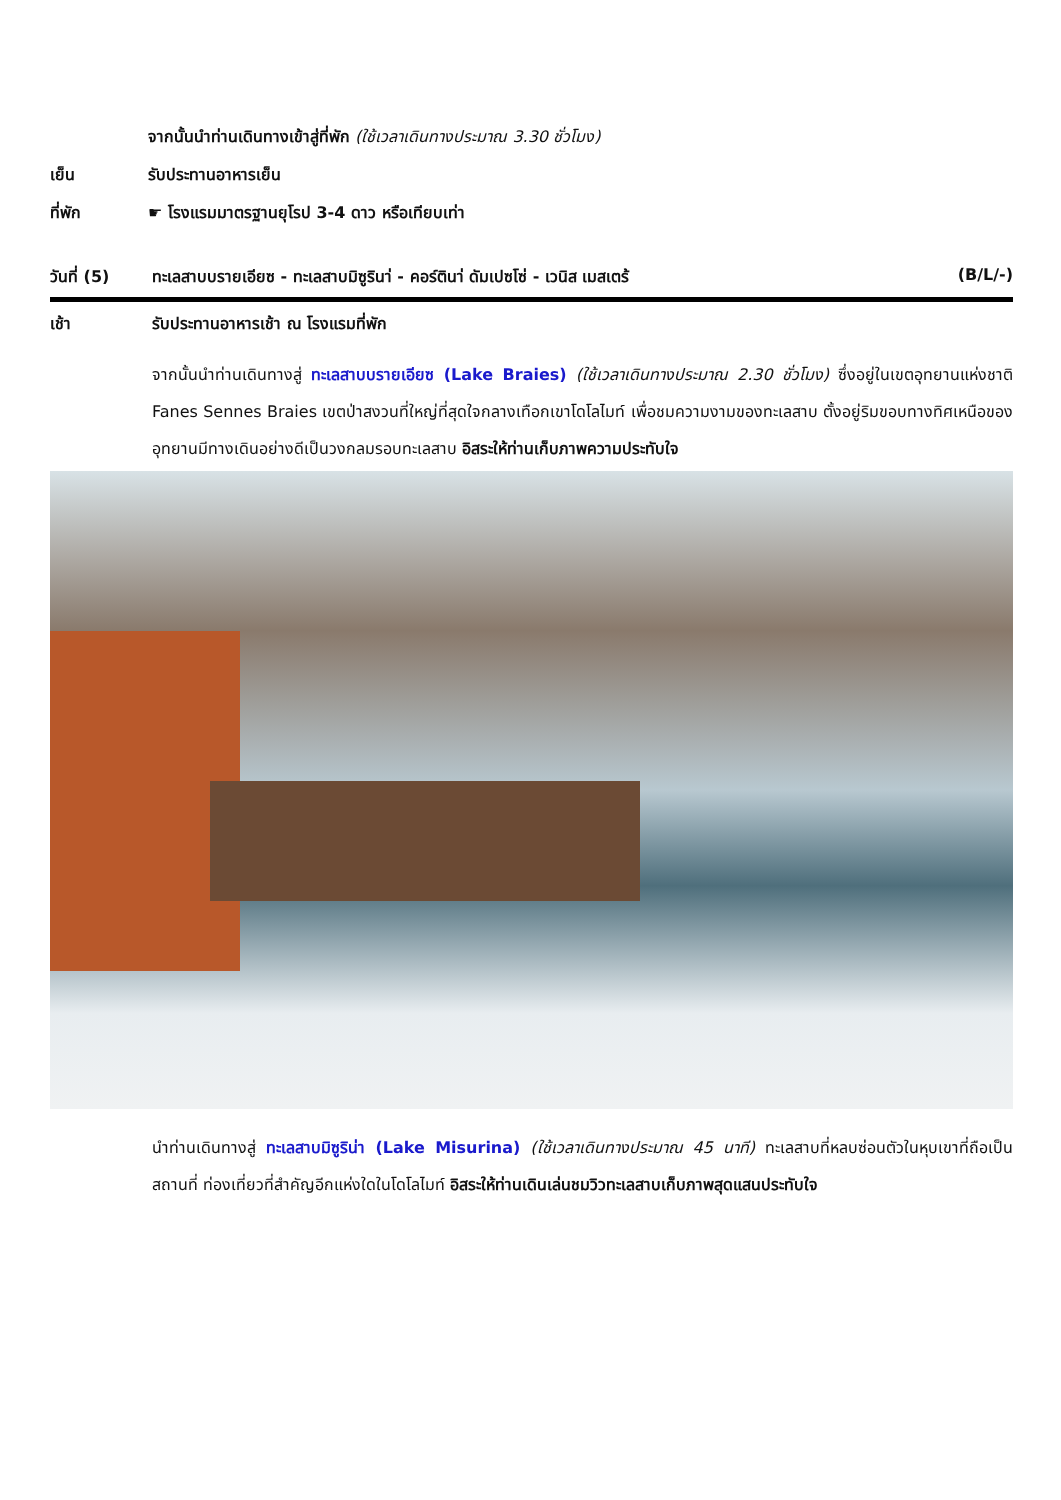จากนั้นนำท่านเดินทางเข้าสู่ที่พัก (ใช้เวลาเดินทางประมาณ 3.30 ชั่วโมง)
เย็น รับประทานอาหารเย็น
ที่พัก ☛ โรงแรมมาตรฐานยุโรป 3-4 ดาว หรือเทียบเท่า
วันที่ (5) ทะเลสาบบรายเอียซ - ทะเลสาบมิซูรินา่ - คอร์ตินา่ ดัมเปซโซ่ - เวนิส เมสเตร้ (B/L/-)
เช้า รับประทานอาหารเช้า ณ โรงแรมที่พัก
จากนั้นนำท่านเดินทางสู่ ทะเลสาบบรายเอียซ (Lake Braies) (ใช้เวลาเดินทางประมาณ 2.30 ชั่วโมง) ซึ่งอยู่ในเขตอุทยานแห่งชาติ Fanes Sennes Braies เขตป่าสงวนที่ใหญ่ที่สุดใจกลางเทือกเขาโดโลไมท์ เพื่อชมความงามของทะเลสาบ ตั้งอยู่ริมขอบทางทิศเหนือของอุทยานมีทางเดินอย่างดีเป็นวงกลมรอบทะเลสาบ อิสระให้ท่านเก็บภาพความประทับใจ
นำท่านเดินทางสู่ ทะเลสาบมิซูริน่า (Lake Misurina) (ใช้เวลาเดินทางประมาณ 45 นาที) ทะเลสาบที่หลบซ่อนตัวในหุบเขาที่ถือเป็นสถานที่ ท่องเที่ยวที่สำคัญอีกแห่งใดในโดโลไมท์ อิสระให้ท่านเดินเล่นชมวิวทะเลสาบเก็บภาพสุดแสนประทับใจ